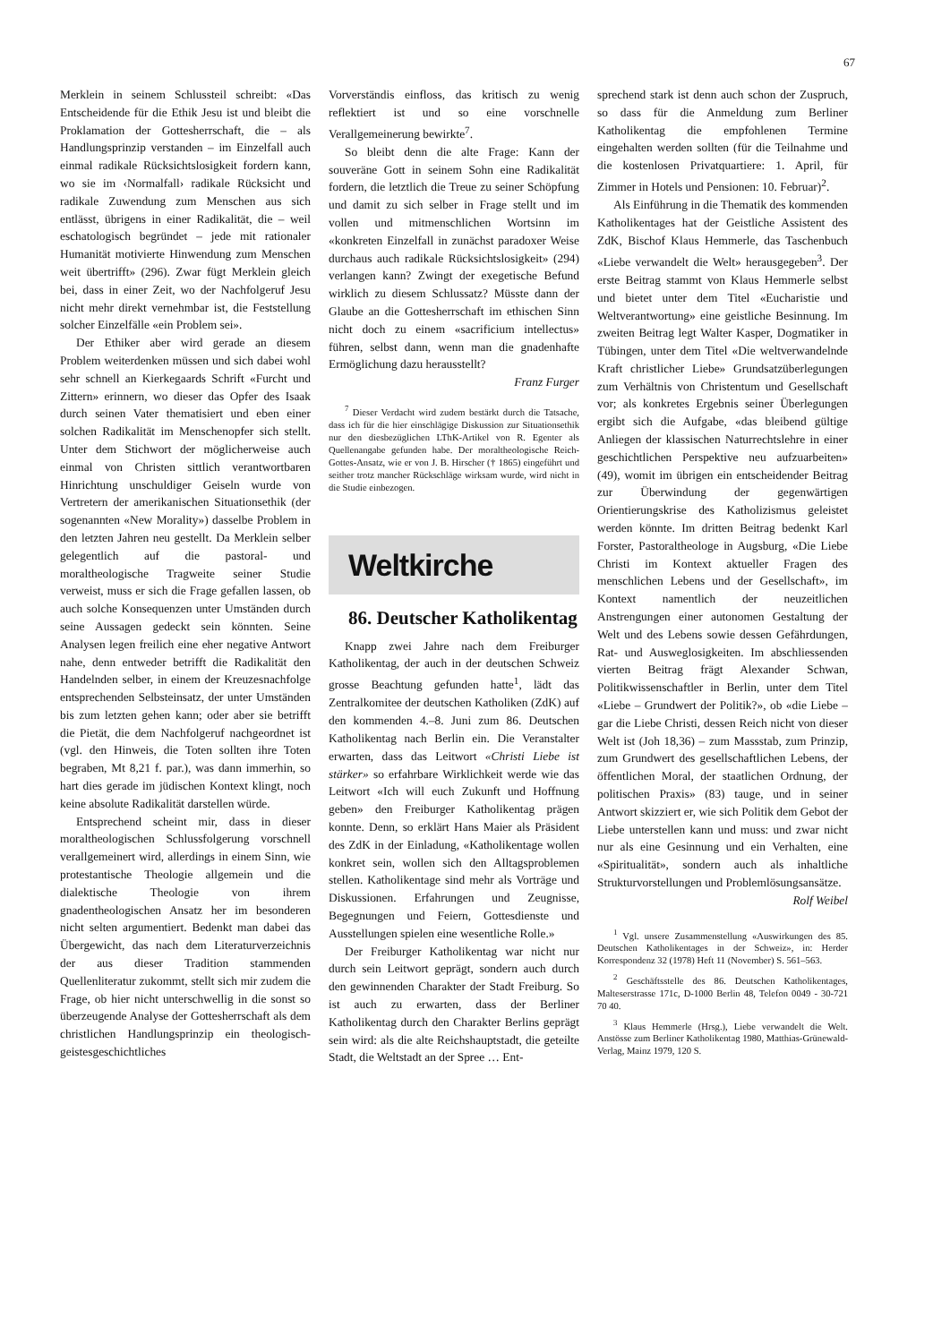67
Merklein in seinem Schlussteil schreibt: «Das Entscheidende für die Ethik Jesu ist und bleibt die Proklamation der Gottesherrschaft, die – als Handlungsprinzip verstanden – im Einzelfall auch einmal radikale Rücksichtslosigkeit fordern kann, wo sie im ‹Normalfall› radikale Rücksicht und radikale Zuwendung zum Menschen aus sich entlässt, übrigens in einer Radikalität, die – weil eschatologisch begründet – jede mit rationaler Humanität motivierte Hinwendung zum Menschen weit übertrifft» (296). Zwar fügt Merklein gleich bei, dass in einer Zeit, wo der Nachfolgeruf Jesu nicht mehr direkt vernehmbar ist, die Feststellung solcher Einzelfälle «ein Problem sei».
Der Ethiker aber wird gerade an diesem Problem weiterdenken müssen und sich dabei wohl sehr schnell an Kierkegaards Schrift «Furcht und Zittern» erinnern, wo dieser das Opfer des Isaak durch seinen Vater thematisiert und eben einer solchen Radikalität im Menschenopfer sich stellt. Unter dem Stichwort der möglicherweise auch einmal von Christen sittlich verantwortbaren Hinrichtung unschuldiger Geiseln wurde von Vertretern der amerikanischen Situationsethik (der sogenannten «New Morality») dasselbe Problem in den letzten Jahren neu gestellt. Da Merklein selber gelegentlich auf die pastoral- und moraltheologische Tragweite seiner Studie verweist, muss er sich die Frage gefallen lassen, ob auch solche Konsequenzen unter Umständen durch seine Aussagen gedeckt sein könnten. Seine Analysen legen freilich eine eher negative Antwort nahe, denn entweder betrifft die Radikalität den Handelnden selber, in einem der Kreuzesnachfolge entsprechenden Selbsteinsatz, der unter Umständen bis zum letzten gehen kann; oder aber sie betrifft die Pietät, die dem Nachfolgeruf nachgeordnet ist (vgl. den Hinweis, die Toten sollten ihre Toten begraben, Mt 8,21 f. par.), was dann immerhin, so hart dies gerade im jüdischen Kontext klingt, noch keine absolute Radikalität darstellen würde.
Entsprechend scheint mir, dass in dieser moraltheologischen Schlussfolgerung vorschnell verallgemeinert wird, allerdings in einem Sinn, wie protestantische Theologie allgemein und die dialektische Theologie von ihrem gnadentheologischen Ansatz her im besonderen nicht selten argumentiert. Bedenkt man dabei das Übergewicht, das nach dem Literaturverzeichnis der aus dieser Tradition stammenden Quellenliteratur zukommt, stellt sich mir zudem die Frage, ob hier nicht unterschwellig in die sonst so überzeugende Analyse der Gottesherrschaft als dem christlichen Handlungsprinzip ein theologisch-geistesgeschichtliches
Vorverständis einfloss, das kritisch zu wenig reflektiert ist und so eine vorschnelle Verallgemeinerung bewirkte<sup>7</sup>.
So bleibt denn die alte Frage: Kann der souveräne Gott in seinem Sohn eine Radikalität fordern, die letztlich die Treue zu seiner Schöpfung und damit zu sich selber in Frage stellt und im vollen und mitmenschlichen Wortsinn im «konkreten Einzelfall in zunächst paradoxer Weise durchaus auch radikale Rücksichtslosigkeit» (294) verlangen kann? Zwingt der exegetische Befund wirklich zu diesem Schlussatz? Müsste dann der Glaube an die Gottesherrschaft im ethischen Sinn nicht doch zu einem «sacrificium intellectus» führen, selbst dann, wenn man die gnadenhafte Ermöglichung dazu herausstellt?
Franz Furger
<sup>7</sup> Dieser Verdacht wird zudem bestärkt durch die Tatsache, dass ich für die hier einschlägige Diskussion zur Situationsethik nur den diesbezüglichen LThK-Artikel von R. Egenter als Quellenangabe gefunden habe. Der moraltheologische Reich-Gottes-Ansatz, wie er von J. B. Hirscher († 1865) eingeführt und seither trotz mancher Rückschläge wirksam wurde, wird nicht in die Studie einbezogen.
Weltkirche
86. Deutscher Katholikentag
Knapp zwei Jahre nach dem Freiburger Katholikentag, der auch in der deutschen Schweiz grosse Beachtung gefunden hatte<sup>1</sup>, lädt das Zentralkomitee der deutschen Katholiken (ZdK) auf den kommenden 4.–8. Juni zum 86. Deutschen Katholikentag nach Berlin ein. Die Veranstalter erwarten, dass das Leitwort «Christi Liebe ist stärker» so erfahrbare Wirklichkeit werde wie das Leitwort «Ich will euch Zukunft und Hoffnung geben» den Freiburger Katholikentag prägen konnte. Denn, so erklärt Hans Maier als Präsident des ZdK in der Einladung, «Katholikentage wollen konkret sein, wollen sich den Alltagsproblemen stellen. Katholikentage sind mehr als Vorträge und Diskussionen. Erfahrungen und Zeugnisse, Begegnungen und Feiern, Gottesdienste und Ausstellungen spielen eine wesentliche Rolle.»
Der Freiburger Katholikentag war nicht nur durch sein Leitwort geprägt, sondern auch durch den gewinnenden Charakter der Stadt Freiburg. So ist auch zu erwarten, dass der Berliner Katholikentag durch den Charakter Berlins geprägt sein wird: als die alte Reichshauptstadt, die geteilte Stadt, die Weltstadt an der Spree … Ent-
sprechend stark ist denn auch schon der Zuspruch, so dass für die Anmeldung zum Berliner Katholikentag die empfohlenen Termine eingehalten werden sollten (für die Teilnahme und die kostenlosen Privatquartiere: 1. April, für Zimmer in Hotels und Pensionen: 10. Februar)<sup>2</sup>.
Als Einführung in die Thematik des kommenden Katholikentages hat der Geistliche Assistent des ZdK, Bischof Klaus Hemmerle, das Taschenbuch «Liebe verwandelt die Welt» herausgegeben<sup>3</sup>. Der erste Beitrag stammt von Klaus Hemmerle selbst und bietet unter dem Titel «Eucharistie und Weltverantwortung» eine geistliche Besinnung. Im zweiten Beitrag legt Walter Kasper, Dogmatiker in Tübingen, unter dem Titel «Die weltverwandelnde Kraft christlicher Liebe» Grundsatzüberlegungen zum Verhältnis von Christentum und Gesellschaft vor; als konkretes Ergebnis seiner Überlegungen ergibt sich die Aufgabe, «das bleibend gültige Anliegen der klassischen Naturrechtslehre in einer geschichtlichen Perspektive neu aufzuarbeiten» (49), womit im übrigen ein entscheidender Beitrag zur Überwindung der gegenwärtigen Orientierungskrise des Katholizismus geleistet werden könnte. Im dritten Beitrag bedenkt Karl Forster, Pastoraltheologe in Augsburg, «Die Liebe Christi im Kontext aktueller Fragen des menschlichen Lebens und der Gesellschaft», im Kontext namentlich der neuzeitlichen Anstrengungen einer autonomen Gestaltung der Welt und des Lebens sowie dessen Gefährdungen, Rat- und Ausweglosigkeiten. Im abschliessenden vierten Beitrag frägt Alexander Schwan, Politikwissenschaftler in Berlin, unter dem Titel «Liebe – Grundwert der Politik?», ob «die Liebe – gar die Liebe Christi, dessen Reich nicht von dieser Welt ist (Joh 18,36) – zum Massstab, zum Prinzip, zum Grundwert des gesellschaftlichen Lebens, der öffentlichen Moral, der staatlichen Ordnung, der politischen Praxis» (83) tauge, und in seiner Antwort skizziert er, wie sich Politik dem Gebot der Liebe unterstellen kann und muss: und zwar nicht nur als eine Gesinnung und ein Verhalten, eine «Spiritualität», sondern auch als inhaltliche Strukturvorstellungen und Problemlösungsansätze.
Rolf Weibel
<sup>1</sup> Vgl. unsere Zusammenstellung «Auswirkungen des 85. Deutschen Katholikentages in der Schweiz», in: Herder Korrespondenz 32 (1978) Heft 11 (November) S. 561–563.
<sup>2</sup> Geschäftsstelle des 86. Deutschen Katholikentages, Malteserstrasse 171c, D-1000 Berlin 48, Telefon 0049 - 30-721 70 40.
<sup>3</sup> Klaus Hemmerle (Hrsg.), Liebe verwandelt die Welt. Anstösse zum Berliner Katholikentag 1980, Matthias-Grünewald-Verlag, Mainz 1979, 120 S.